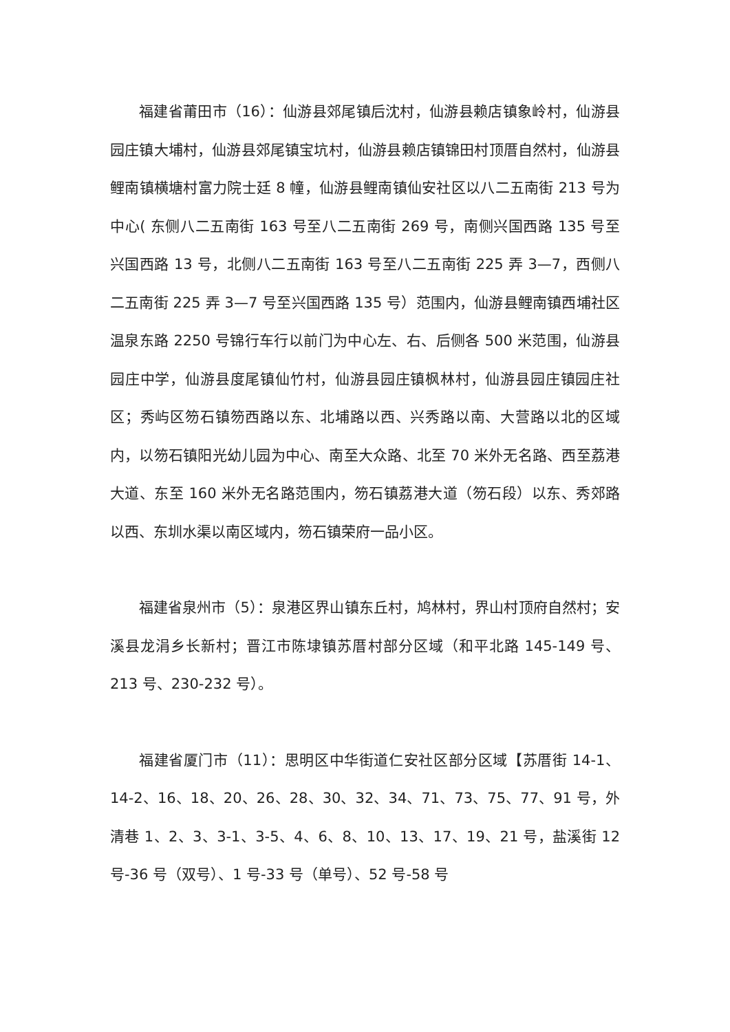福建省莆田市（16）：仙游县郊尾镇后沈村，仙游县赖店镇象岭村，仙游县园庄镇大埔村，仙游县郊尾镇宝坑村，仙游县赖店镇锦田村顶厝自然村，仙游县鲤南镇横塘村富力院士廷 8 幢，仙游县鲤南镇仙安社区以八二五南街 213 号为中心( 东侧八二五南街 163 号至八二五南街 269 号，南侧兴国西路 135 号至兴国西路 13 号，北侧八二五南街 163 号至八二五南街 225 弄 3—7，西侧八二五南街 225 弄 3—7 号至兴国西路 135 号）范围内，仙游县鲤南镇西埔社区温泉东路 2250 号锦行车行以前门为中心左、右、后侧各 500 米范围，仙游县园庄中学，仙游县度尾镇仙竹村，仙游县园庄镇枫林村，仙游县园庄镇园庄社区；秀屿区笏石镇笏西路以东、北埔路以西、兴秀路以南、大营路以北的区域内，以笏石镇阳光幼儿园为中心、南至大众路、北至 70 米外无名路、西至荔港大道、东至 160 米外无名路范围内，笏石镇荔港大道（笏石段）以东、秀郊路以西、东圳水渠以南区域内，笏石镇荣府一品小区。
福建省泉州市（5）：泉港区界山镇东丘村，鸠林村，界山村顶府自然村；安溪县龙涓乡长新村；晋江市陈埭镇苏厝村部分区域（和平北路 145-149 号、213 号、230-232 号）。
福建省厦门市（11）：思明区中华街道仁安社区部分区域【苏厝街 14-1、14-2、16、18、20、26、28、30、32、34、71、73、75、77、91 号，外清巷 1、2、3、3-1、3-5、4、6、8、10、13、17、19、21 号，盐溪街 12 号-36 号（双号）、1 号-33 号（单号）、52 号-58 号